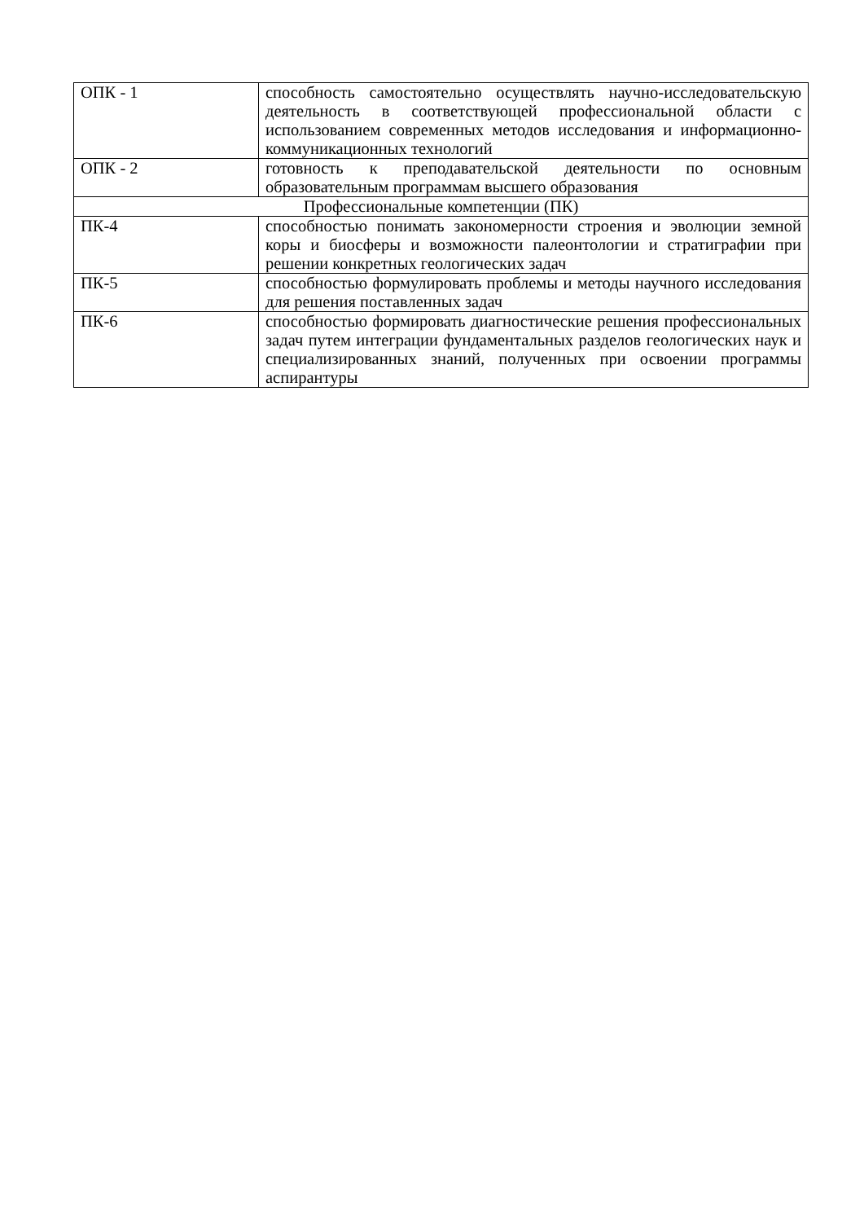| ОПК - 1 | способность самостоятельно осуществлять научно-исследовательскую деятельность в соответствующей профессиональной области с использованием современных методов исследования и информационно-коммуникационных технологий |
| ОПК - 2 | готовность к преподавательской деятельности по основным образовательным программам высшего образования |
| Профессиональные компетенции (ПК) | |
| ПК-4 | способностью понимать закономерности строения и эволюции земной коры и биосферы и возможности палеонтологии и стратиграфии при решении конкретных геологических задач |
| ПК-5 | способностью формулировать проблемы и методы научного исследования для решения поставленных задач |
| ПК-6 | способностью формировать диагностические решения профессиональных задач путем интеграции фундаментальных разделов геологических наук и специализированных знаний, полученных при освоении программы аспирантуры |